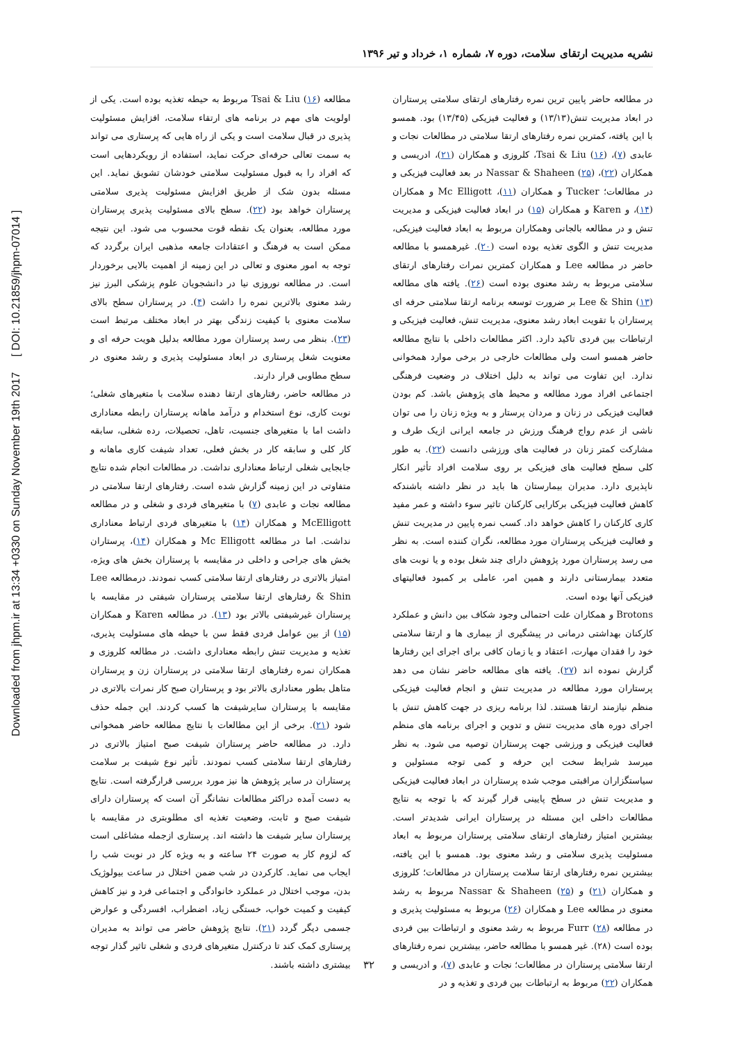Downloaded from jhpm.ir at 13:34 +0330 on Sunday November 19th 2017 [ DOI: 10.21859/jhpm-07014 ]
نشریه مدیریت ارتقای سلامت، دوره ۷، شماره ۱، خرداد و تیر ۱۳۹۶
در مطالعه حاضر پایین ترین نمره رفتارهای ارتقای سلامتی پرستاران در ابعاد مدیریت تنش(۱۳/۱۳) و فعالیت فیزیکی (۱۳/۴۵) بود. همسو با این یافته، کمترین نمره رفتارهای ارتقا سلامتی در مطالعات نجات و عابدی (۷)، Tsai & Liu (۱۶)، کلروزی و همکاران (۲۱)، ادریسی و همکاران (۲۲)، Nassar & Shaheen (۲۵) در بعد فعالیت فیزیکی و در مطالعات؛ Tucker و همکاران (۱۱)، Mc Elligott و همکاران (۱۴)، و Karen و همکاران (۱۵) در ابعاد فعالیت فیزیکی و مدیریت تنش و در مطالعه بالجانی وهمکاران مربوط به ابعاد فعالیت فیزیکی، مدیریت تنش و الگوی تغذیه بوده است (۲۰). غیرهمسو با مطالعه حاضر در مطالعه Lee و همکاران کمترین نمرات رفتارهای ارتقای سلامتی مربوط به رشد معنوی بوده است (۲۶). یافته های مطالعه Lee & Shin (۱۳) بر ضرورت توسعه برنامه ارتقا سلامتی حرفه ای پرستاران با تقویت ابعاد رشد معنوی، مدیریت تنش، فعالیت فیزیکی و ارتباطات بین فردی تاکید دارد. اکثر مطالعات داخلی با نتایج مطالعه حاضر همسو است ولی مطالعات خارجی در برخی موارد همخوانی ندارد. این تفاوت می تواند به دلیل اختلاف در وضعیت فرهنگی اجتماعی افراد مورد مطالعه و محیط های پژوهش باشد. کم بودن فعالیت فیزیکی در زنان و مردان پرستار و به ویژه زنان را می توان ناشی از عدم رواج فرهنگ ورزش در جامعه ایرانی ازیک طرف و مشارکت کمتر زنان در فعالیت های ورزشی دانست (۲۲). به طور کلی سطح فعالیت های فیزیکی بر روی سلامت افراد تأثیر انکار ناپذیری دارد. مدیران بیمارستان ها باید در نظر داشته باشندکه کاهش فعالیت فیزیکی برکارایی کارکنان تاثیر سوء داشته و عمر مفید کاری کارکنان را کاهش خواهد داد. کسب نمره پایین در مدیریت تنش و فعالیت فیزیکی پرستاران مورد مطالعه، نگران کننده است. به نظر می رسد پرستاران مورد پژوهش دارای چند شغل بوده و یا نوبت های متعدد بیمارستانی دارند و همین امر، عاملی بر کمبود فعالیتهای فیزیکی آنها بوده است.
Brotons و همکاران علت احتمالی وجود شکاف بین دانش و عملکرد کارکنان بهداشتی درمانی در پیشگیری از بیماری ها و ارتقا سلامتی خود را فقدان مهارت، اعتقاد و یا زمان کافی برای اجرای این رفتارها گزارش نموده اند (۲۷). یافته های مطالعه حاضر نشان می دهد پرستاران مورد مطالعه در مدیریت تنش و انجام فعالیت فیزیکی منظم نیازمند ارتقا هستند. لذا برنامه ریزی در جهت کاهش تنش با اجرای دوره های مدیریت تنش و تدوین و اجرای برنامه های منظم فعالیت فیزیکی و ورزشی جهت پرستاران توصیه می شود. به نظر میرسد شرایط سخت این حرفه و کمی توجه مسئولین و سیاستگزاران مراقبتی موجب شده پرستاران در ابعاد فعالیت فیزیکی و مدیریت تنش در سطح پایینی قرار گیرند که با توجه به نتایج مطالعات داخلی این مسئله در پرستاران ایرانی شدیدتر است. بیشترین امتیاز رفتارهای ارتقای سلامتی پرستاران مربوط به ابعاد مسئولیت پذیری سلامتی و رشد معنوی بود. همسو با این یافته، بیشترین نمره رفتارهای ارتقا سلامت پرستاران در مطالعات؛ کلروزی و همکاران (۲۱) و Nassar & Shaheen (۲۵) مربوط به رشد معنوی در مطالعه Lee و همکاران (۲۶) مربوط به مسئولیت پذیری و در مطالعه Furr (۲۸) مربوط به رشد معنوی و ارتباطات بین فردی بوده است (۲۸). غیر همسو با مطالعه حاضر، بیشترین نمره رفتارهای ارتقا سلامتی پرستاران در مطالعات؛ نجات و عابدی (۷)، و ادریسی و همکاران (۲۲) مربوط به ارتباطات بین فردی و تغذیه و در
مطالعه Tsai & Liu (۱۶) مربوط به حیطه تغذیه بوده است. یکی از اولویت های مهم در برنامه های ارتقاء سلامت، افزایش مسئولیت پذیری در قبال سلامت است و یکی از راه هایی که پرستاری می تواند به سمت تعالی حرفه‌ای حرکت نماید، استفاده از رویکردهایی است که افراد را به قبول مسئولیت سلامتی خودشان تشویق نماید. این مسئله بدون شک از طریق افزایش مسئولیت پذیری سلامتی پرستاران خواهد بود (۲۲). سطح بالای مسئولیت پذیری پرستاران مورد مطالعه، بعنوان یک نقطه قوت محسوب می شود. این نتیجه ممکن است به فرهنگ و اعتقادات جامعه مذهبی ایران برگردد که توجه به امور معنوی و تعالی در این زمینه از اهمیت بالایی برخوردار است. در مطالعه نوروزی نیا در دانشجویان علوم پزشکی البرز نیز رشد معنوی بالاترین نمره را داشت (۴). در پرستاران سطح بالای سلامت معنوی با کیفیت زندگی بهتر در ابعاد مختلف مرتبط است (۲۳). بنظر می رسد پرستاران مورد مطالعه بدلیل هویت حرفه ای و معنویت شغل پرستاری در ابعاد مسئولیت پذیری و رشد معنوی در سطح مطاوبی قرار دارند.
در مطالعه حاضر، رفتارهای ارتقا دهنده سلامت با متغیرهای شغلی؛ نوبت کاری، نوع استخدام و درآمد ماهانه پرستاران رابطه معناداری داشت اما با متغیرهای جنسیت، تاهل، تحصیلات، رده شغلی، سابقه کار کلی و سابقه کار در بخش فعلی، تعداد شیفت کاری ماهانه و جابجایی شغلی ارتباط معناداری نداشت. در مطالعات انجام شده نتایج متفاوتی در این زمینه گزارش شده است. رفتارهای ارتقا سلامتی در مطالعه نجات و عابدی (۷) با متغیرهای فردی و شغلی و در مطالعه McElligott و همکاران (۱۴) با متغیرهای فردی ارتباط معناداری نداشت. اما در مطالعه Mc Elligott و همکاران (۱۴)، پرستاران بخش های جراحی و داخلی در مقایسه با پرستاران بخش های ویژه، امتیاز بالاتری در رفتارهای ارتقا سلامتی کسب نمودند. درمطالعه Lee & Shin رفتارهای ارتقا سلامتی پرستاران شیفتی در مقایسه با پرستاران غیرشیفتی بالاتر بود (۱۳). در مطالعه Karen و همکاران (۱۵) از بین عوامل فردی فقط سن با حیطه های مسئولیت پذیری، تغذیه و مدیریت تنش رابطه معناداری داشت. در مطالعه کلروزی و همکاران نمره رفتارهای ارتقا سلامتی در پرستاران زن و پرستاران متاهل بطور معناداری بالاتر بود و پرستاران صبح کار نمرات بالاتری در مقایسه با پرستاران سایرشیفت ها کسب کردند. این جمله حذف شود (۲۱). برخی از این مطالعات با نتایج مطالعه حاضر همخوانی دارد. در مطالعه حاضر پرستاران شیفت صبح امتیاز بالاتری در رفتارهای ارتقا سلامتی کسب نمودند. تأثیر نوع شیفت بر سلامت پرستاران در سایر پژوهش ها نیز مورد بررسی قرارگرفته است. نتایج به دست آمده دراکثر مطالعات نشانگر آن است که پرستاران دارای شیفت صبح و ثابت، وضعیت تغذیه ای مطلوبتری در مقایسه با پرستاران سایر شیفت ها داشته اند. پرستاری ازجمله مشاغلی است که لزوم کار به صورت ۲۴ ساعته و به ویژه کار در نوبت شب را ایجاب می نماید. کارکردن در شب ضمن اختلال در ساعت بیولوژیک بدن، موجب اختلال در عملکرد خانوادگی و اجتماعی فرد و نیز کاهش کیفیت و کمیت خواب، خستگی زیاد، اضطراب، افسردگی و عوارض جسمی دیگر گردد (۲۱). نتایج پژوهش حاضر می تواند به مدیران پرستاری کمک کند تا درکنترل متغیرهای فردی و شغلی تاثیر گذار توجه بیشتری داشته باشند.
۳۲